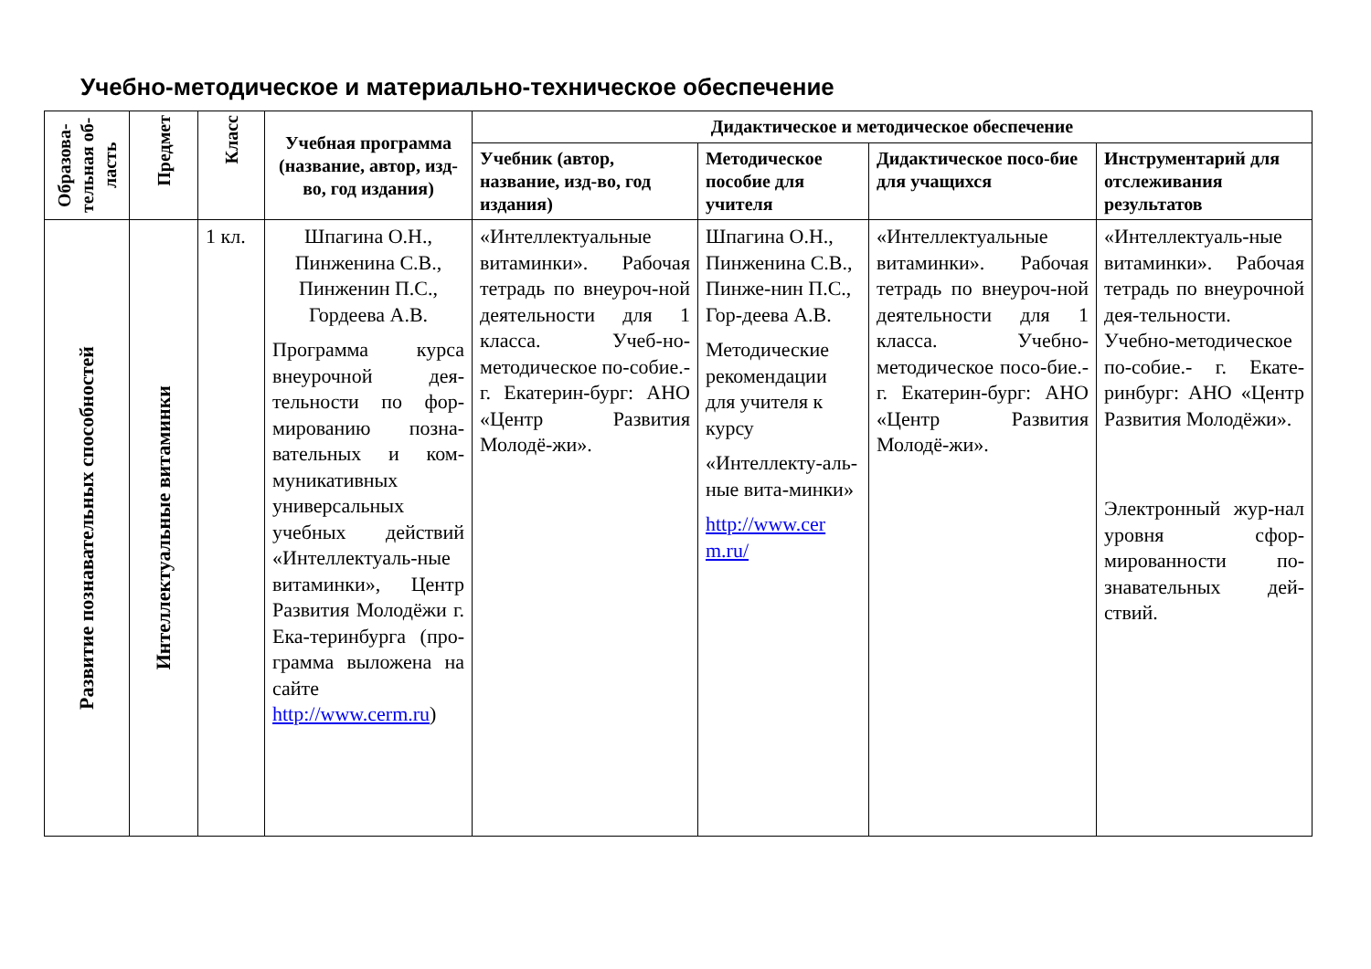Учебно-методическое и материально-техническое обеспечение
| Образова-тельная об-ласть | Предмет | Класс | Учебная программа (название, автор, изд-во, год издания) | Дидактическое и методическое обеспечение | | | |
| --- | --- | --- | --- | --- | --- | --- | --- |
| | | | | Учебник (автор, название, изд-во, год издания) | Методическое пособие для учителя | Дидактическое посо-бие для учащихся | Инструментарий для отслеживания результатов |
| Развитие познавательных способностей | Интеллектуальные витаминки | 1 кл. | Шпагина О.Н., Пинженина С.В., Пинженин П.С., Гордеева А.В. Программа курса внеурочной дея-тельности по фор-мированию позна-вательных и ком-муникативных универсальных учебных действий «Интеллектуаль-ные витаминки», Центр Развития Молодёжи г. Ека-теринбурга (про-грамма выложена на сайте http://www.cerm.ru ) | «Интеллектуальные витаминки». Рабочая тетрадь по внеуроч-ной деятельности для 1 класса. Учеб-но-методическое по-собие.- г. Екатерин-бург: АНО «Центр Развития Молодё-жи». | Шпагина О.Н., Пинженина С.В., Пинже-нин П.С., Гор-деева А.В. Методические рекомендации для учителя к курсу «Интеллекту-аль-ные вита-минки» http://www.cer m.ru/ | «Интеллектуальные витаминки». Рабочая тетрадь по внеуроч-ной деятельности для 1 класса. Учебно-методическое посо-бие.- г. Екатерин-бург: АНО «Центр Развития Молодё-жи». | «Интеллектуаль-ные витаминки». Рабочая тетрадь по внеурочной дея-тельности. Учебно-методическое по-собие.- г. Екате-ринбург: АНО «Центр Развития Молодёжи». Электронный жур-нал уровня сфор-мированности по-знавательных дей-ствий. |